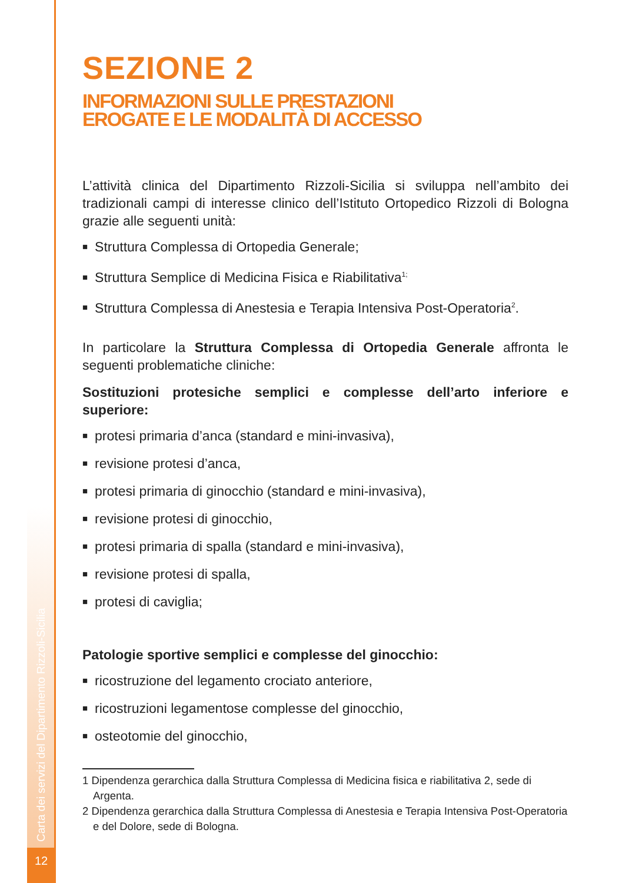Carta dei servizi del Dipartimento Rizzoli-Sicilia
12
SEZIONE 2
INFORMAZIONI SULLE PRESTAZIONI
EROGATE E LE MODALITÀ DI ACCESSO
L’attività clinica del Dipartimento Rizzoli-Sicilia si sviluppa nell’ambito dei tradizionali campi di interesse clinico dell’Istituto Ortopedico Rizzoli di Bologna grazie alle seguenti unità:
■ Struttura Complessa di Ortopedia Generale;
■ Struttura Semplice di Medicina Fisica e Riabilitativa<sup>1;</sup>
■ Struttura Complessa di Anestesia e Terapia Intensiva Post-Operatoria<sup>2</sup>.
In particolare la Struttura Complessa di Ortopedia Generale affronta le seguenti problematiche cliniche:
Sostituzioni protesiche semplici e complesse dell’arto inferiore e superiore:
■ protesi primaria d’anca (standard e mini-invasiva),
■ revisione protesi d’anca,
■ protesi primaria di ginocchio (standard e mini-invasiva),
■ revisione protesi di ginocchio,
■ protesi primaria di spalla (standard e mini-invasiva),
■ revisione protesi di spalla,
■ protesi di caviglia;
Patologie sportive semplici e complesse del ginocchio:
■ ricostruzione del legamento crociato anteriore,
■ ricostruzioni legamentose complesse del ginocchio,
■ osteotomie del ginocchio,
1 Dipendenza gerarchica dalla Struttura Complessa di Medicina fisica e riabilitativa 2, sede di Argenta.
2 Dipendenza gerarchica dalla Struttura Complessa di Anestesia e Terapia Intensiva Post-Operatoria e del Dolore, sede di Bologna.